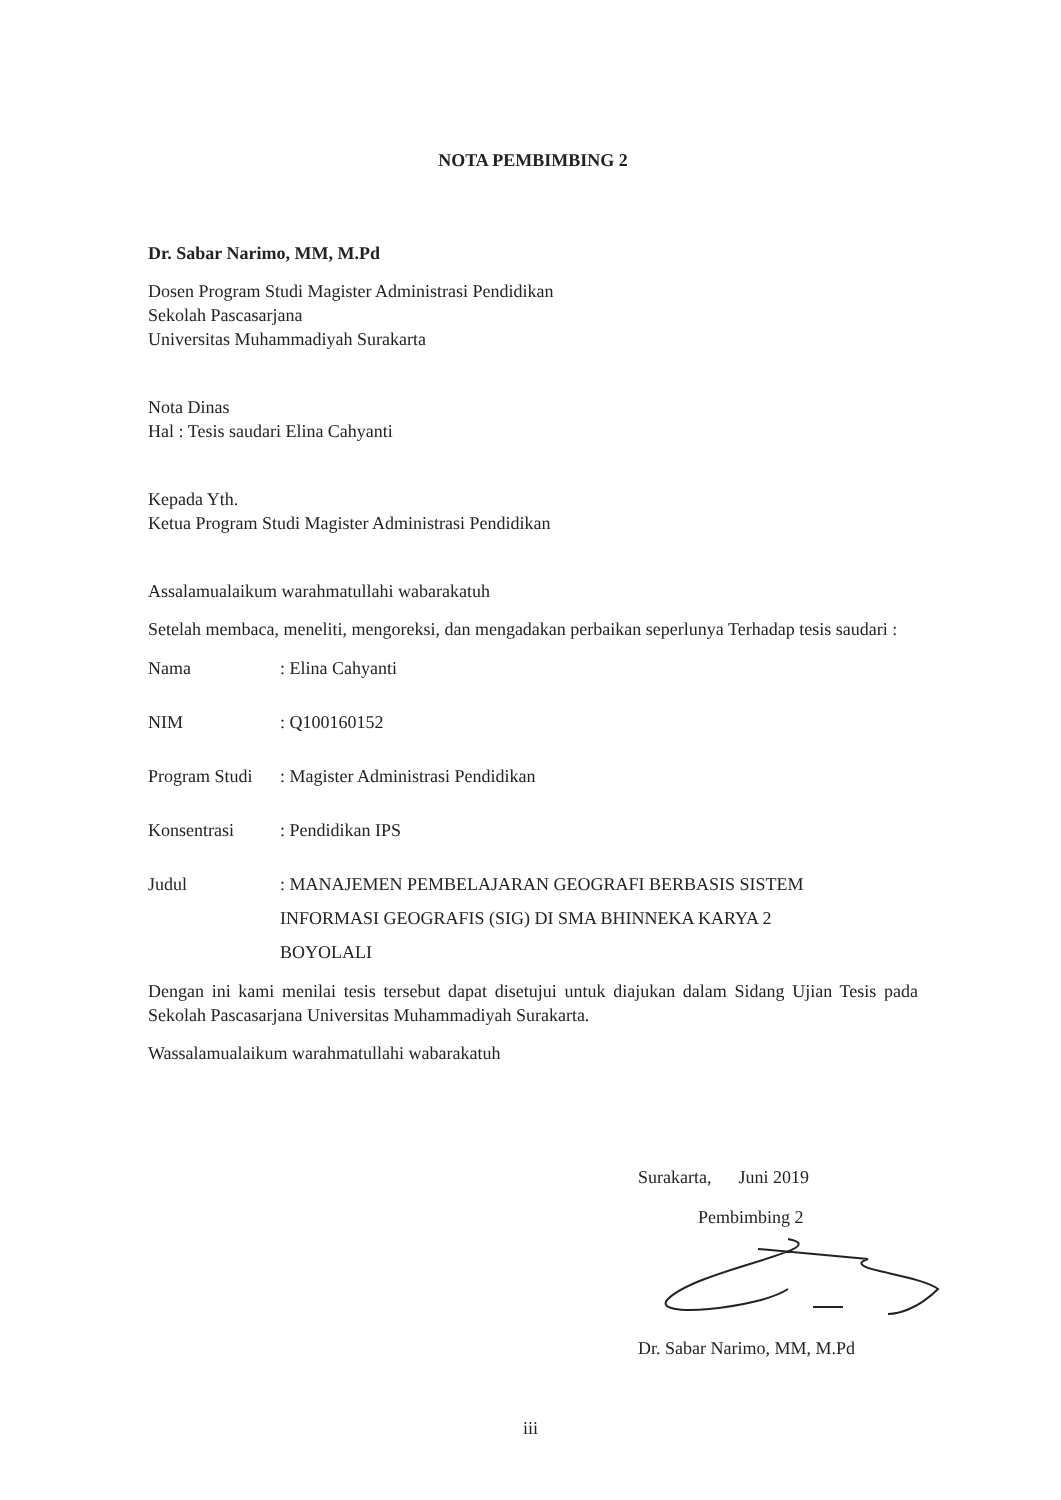NOTA PEMBIMBING 2
Dr. Sabar Narimo, MM, M.Pd
Dosen Program Studi Magister Administrasi Pendidikan
Sekolah Pascasarjana
Universitas Muhammadiyah Surakarta
Nota Dinas
Hal : Tesis saudari Elina Cahyanti
Kepada Yth.
Ketua Program Studi Magister Administrasi Pendidikan
Assalamualaikum warahmatullahi wabarakatuh
Setelah membaca, meneliti, mengoreksi, dan mengadakan perbaikan seperlunya Terhadap tesis saudari :
| Nama | : Elina Cahyanti |
| NIM | : Q100160152 |
| Program Studi | : Magister Administrasi Pendidikan |
| Konsentrasi | : Pendidikan IPS |
| Judul | : MANAJEMEN PEMBELAJARAN GEOGRAFI BERBASIS SISTEM INFORMASI GEOGRAFIS (SIG) DI SMA BHINNEKA KARYA 2 BOYOLALI |
Dengan ini kami menilai tesis tersebut dapat disetujui untuk diajukan dalam Sidang Ujian Tesis pada Sekolah Pascasarjana Universitas Muhammadiyah Surakarta.
Wassalamualaikum warahmatullahi wabarakatuh
Surakarta, Juni 2019
Pembimbing 2
Dr. Sabar Narimo, MM, M.Pd
iii